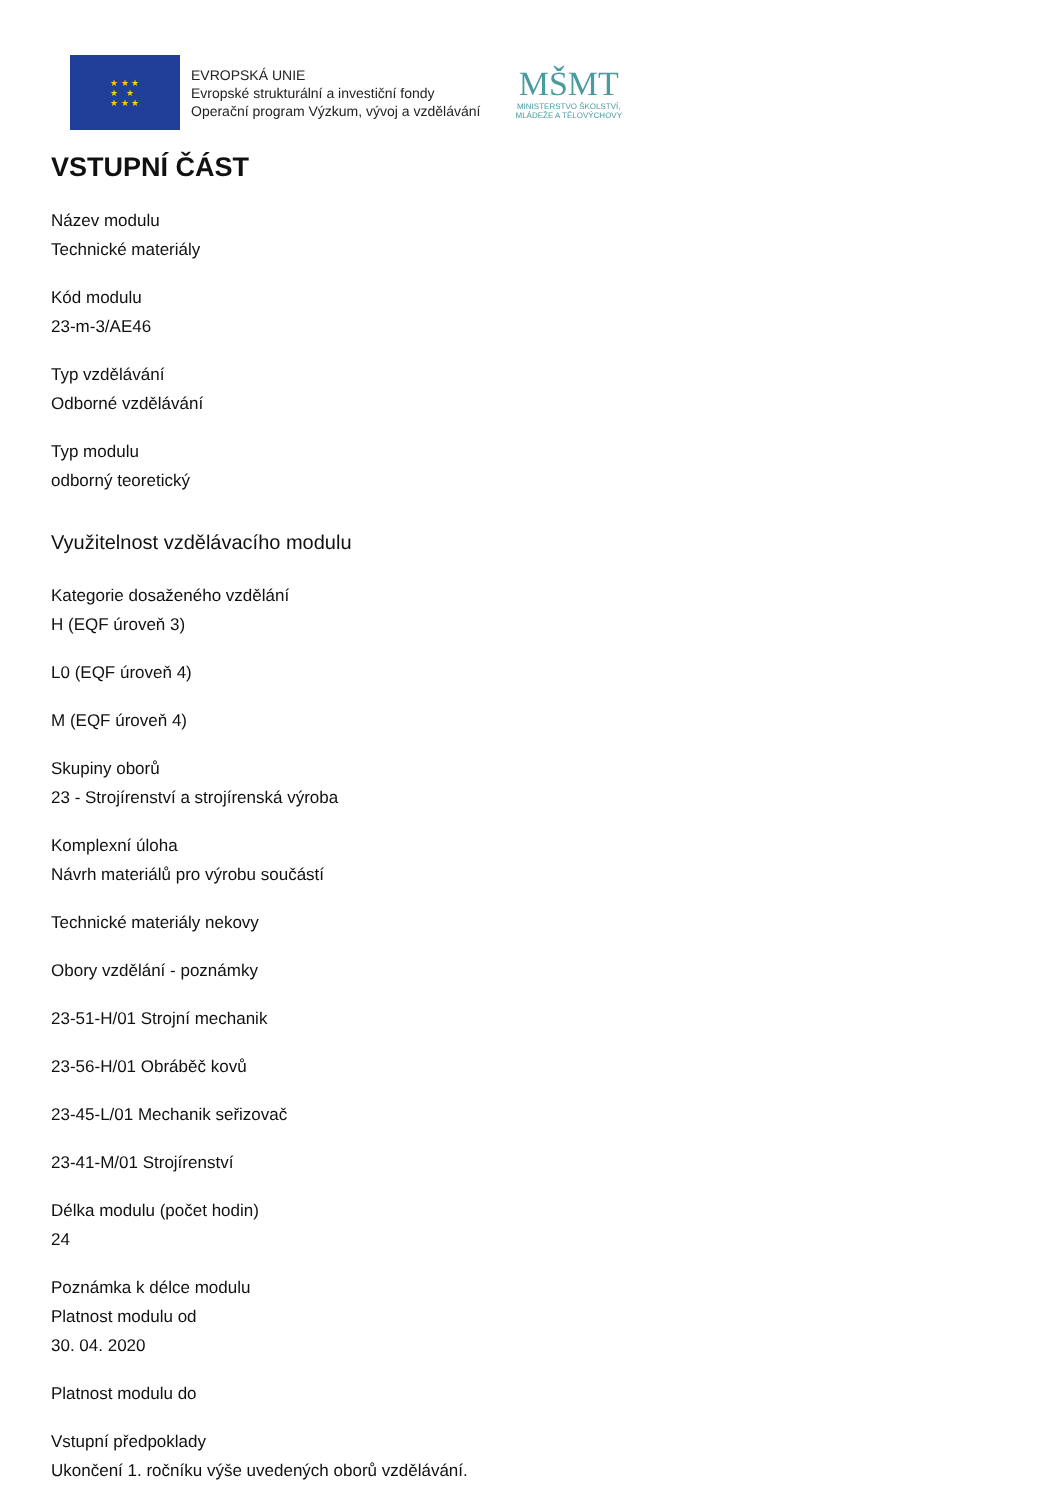★ ★ ★
★ ★
★ ★ ★
EVROPSKÁ UNIE
Evropské strukturální a investiční fondy
Operační program Výzkum, vývoj a vzdělávání
MŠMT
MINISTERSTVO ŠKOLSTVÍ,
MLÁDEŽE A TĚLOVÝCHOVY
VSTUPNÍ ČÁST
Název modulu
Technické materiály
Kód modulu
23-m-3/AE46
Typ vzdělávání
Odborné vzdělávání
Typ modulu
odborný teoretický
Využitelnost vzdělávacího modulu
Kategorie dosaženého vzdělání
H (EQF úroveň 3)
L0 (EQF úroveň 4)
M (EQF úroveň 4)
Skupiny oborů
23 - Strojírenství a strojírenská výroba
Komplexní úloha
Návrh materiálů pro výrobu součástí
Technické materiály nekovy
Obory vzdělání - poznámky
23-51-H/01 Strojní mechanik
23-56-H/01 Obráběč kovů
23-45-L/01 Mechanik seřizovač
23-41-M/01 Strojírenství
Délka modulu (počet hodin)
24
Poznámka k délce modulu
Platnost modulu od
30. 04. 2020
Platnost modulu do
Vstupní předpoklady
Ukončení 1. ročníku výše uvedených oborů vzdělávání.